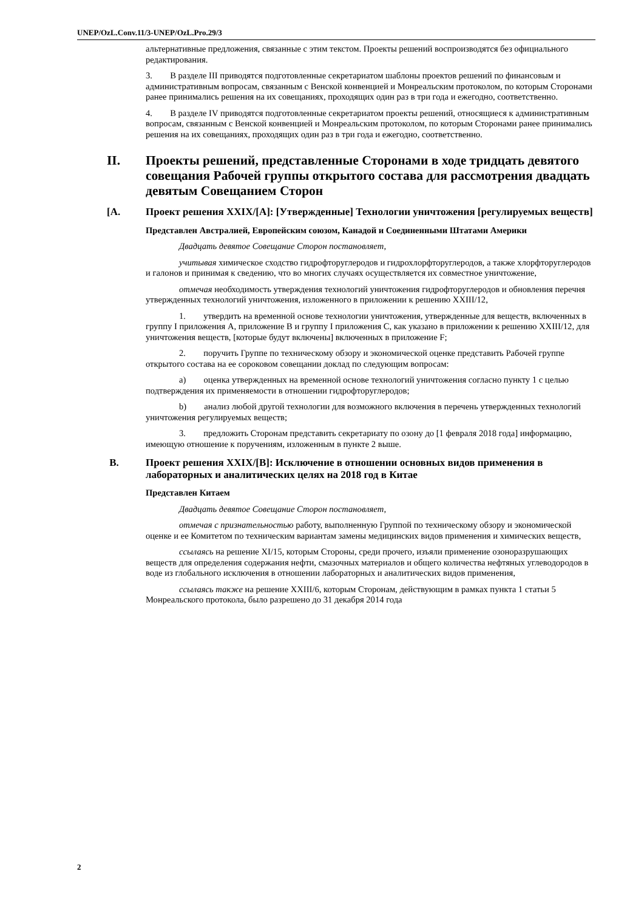UNEP/OzL.Conv.11/3-UNEP/OzL.Pro.29/3
альтернативные предложения, связанные с этим текстом. Проекты решений воспроизводятся без официального редактирования.
3. В разделе III приводятся подготовленные секретариатом шаблоны проектов решений по финансовым и административным вопросам, связанным с Венской конвенцией и Монреальским протоколом, по которым Сторонами ранее принимались решения на их совещаниях, проходящих один раз в три года и ежегодно, соответственно.
4. В разделе IV приводятся подготовленные секретариатом проекты решений, относящиеся к административным вопросам, связанным с Венской конвенцией и Монреальским протоколом, по которым Сторонами ранее принимались решения на их совещаниях, проходящих один раз в три года и ежегодно, соответственно.
II. Проекты решений, представленные Сторонами в ходе тридцать девятого совещания Рабочей группы открытого состава для рассмотрения двадцать девятым Совещанием Сторон
[A. Проект решения XXIX/[A]: [Утвержденные] Технологии уничтожения [регулируемых веществ]
Представлен Австралией, Европейским союзом, Канадой и Соединенными Штатами Америки
Двадцать девятое Совещание Сторон постановляет,
учитывая химическое сходство гидрофторуглеродов и гидрохлорфторуглеродов, а также хлорфторуглеродов и галонов и принимая к сведению, что во многих случаях осуществляется их совместное уничтожение,
отмечая необходимость утверждения технологий уничтожения гидрофторуглеродов и обновления перечня утвержденных технологий уничтожения, изложенного в приложении к решению XXIII/12,
1. утвердить на временной основе технологии уничтожения, утвержденные для веществ, включенных в группу I приложения A, приложение B и группу I приложения C, как указано в приложении к решению XXIII/12, для уничтожения веществ, [которые будут включены] включенных в приложение F;
2. поручить Группе по техническому обзору и экономической оценке представить Рабочей группе открытого состава на ее сороковом совещании доклад по следующим вопросам:
a) оценка утвержденных на временной основе технологий уничтожения согласно пункту 1 с целью подтверждения их применяемости в отношении гидрофторуглеродов;
b) анализ любой другой технологии для возможного включения в перечень утвержденных технологий уничтожения регулируемых веществ;
3. предложить Сторонам представить секретариату по озону до [1 февраля 2018 года] информацию, имеющую отношение к поручениям, изложенным в пункте 2 выше.
B. Проект решения XXIX/[B]: Исключение в отношении основных видов применения в лабораторных и аналитических целях на 2018 год в Китае
Представлен Китаем
Двадцать девятое Совещание Сторон постановляет,
отмечая с признательностью работу, выполненную Группой по техническому обзору и экономической оценке и ее Комитетом по техническим вариантам замены медицинских видов применения и химических веществ,
ссылаясь на решение XI/15, которым Стороны, среди прочего, изъяли применение озоноразрушающих веществ для определения содержания нефти, смазочных материалов и общего количества нефтяных углеводородов в воде из глобального исключения в отношении лабораторных и аналитических видов применения,
ссылаясь также на решение XXIII/6, которым Сторонам, действующим в рамках пункта 1 статьи 5 Монреальского протокола, было разрешено до 31 декабря 2014 года
2